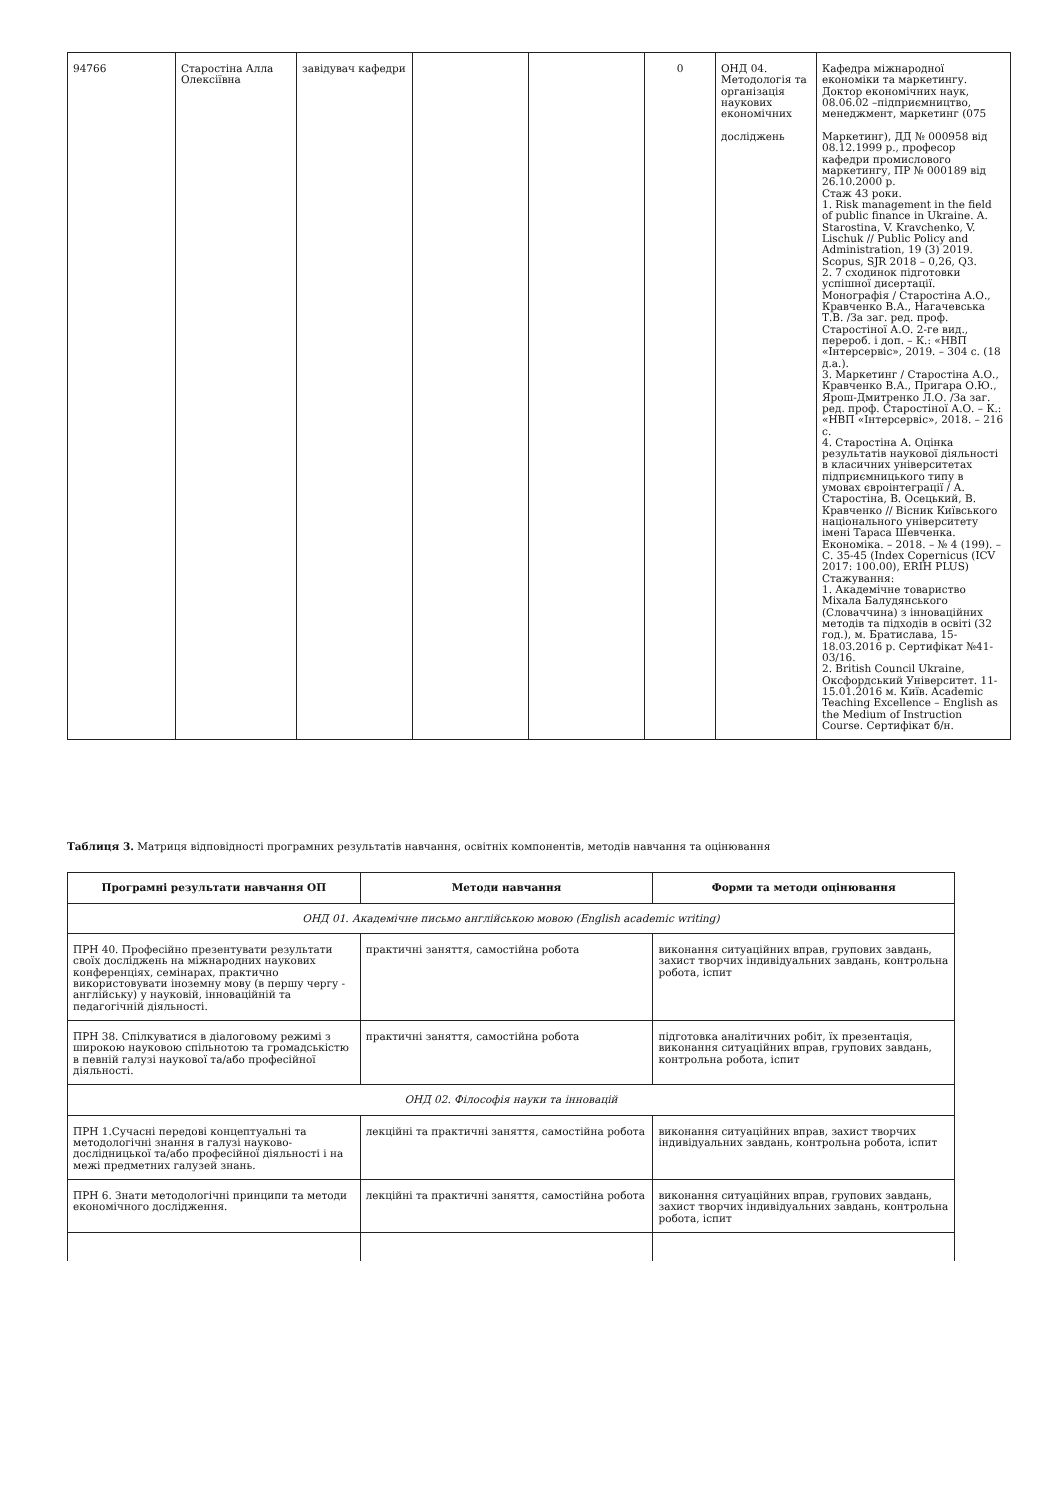| 94766 | Старостіна Алла Олексіївна | завідувач кафедри | | | 0 | ОНД 04. Методологія та організація наукових економічних досліджень | Кафедра міжнародної економіки та маркетингу. Доктор економічних наук, 08.06.02 –підприємництво, менеджмент, маркетинг (075 Маркетинг), ДД № 000958 від 08.12.1999 р., професор кафедри промислового маркетингу, ПР № 000189 від 26.10.2000 р. Стаж 43 роки. 1. Risk management in the field of public finance in Ukraine. A. Starostina, V. Kravchenko, V. Lischuk // Public Policy and Administration, 19 (3) 2019. Scopus, SJR 2018 – 0,26, Q3. 2. 7 сходинок підготовки успішної дисертації. Монографія / Старостіна А.О., Кравченко В.А., Нагачевська Т.В. /За заг. ред. проф. Старостіної А.О. 2-ге вид., перероб. і доп. – К.: «НВП «Інтерсервіс», 2019. – 304 с. (18 д.а.). 3. Маркетинг / Старостіна А.О., Кравченко В.А., Пригара О.Ю., Ярош-Дмитренко Л.О. /За заг. ред. проф. Старостіної А.О. – К.: «НВП «Інтерсервіс», 2018. – 216 с. 4. Старостіна А. Оцінка результатів наукової діяльності в класичних університетах підприємницького типу в умовах євроінтеграції / А. Старостіна, В. Осецький, В. Кравченко // Вісник Київського національного університету імені Тараса Шевченка. Економіка. – 2018. – № 4 (199). – С. 35-45 (Index Copernicus (ICV 2017: 100.00), ERIH PLUS) Стажування: 1. Академічне товариство Міхала Балудянського (Словаччина) з інноваційних методів та підходів в освіті (32 год.), м. Братислава, 15-18.03.2016 р. Сертифікат №41-03/16. 2. British Council Ukraine, Оксфордський Університет. 11-15.01.2016 м. Київ. Academic Teaching Excellence – English as the Medium of Instruction Course. Сертифікат б/н. |
Таблиця 3. Матриця відповідності програмних результатів навчання, освітніх компонентів, методів навчання та оцінювання
| Програмні результати навчання ОП | Методи навчання | Форми та методи оцінювання |
| --- | --- | --- |
| ОНД 01. Академічне письмо англійською мовою (English academic writing) | | |
| ПРН 40. Професійно презентувати результати своїх досліджень на міжнародних наукових конференціях, семінарах, практично використовувати іноземну мову (в першу чергу - англійську) у науковій, інноваційній та педагогічній діяльності. | практичні заняття, самостійна робота | виконання ситуаційних вправ, групових завдань, захист творчих індивідуальних завдань, контрольна робота, іспит |
| ПРН 38. Спілкуватися в діалоговому режимі з широкою науковою спільнотою та громадськістю в певній галузі наукової та/або професійної діяльності. | практичні заняття, самостійна робота | підготовка аналітичних робіт, їх презентація, виконання ситуаційних вправ, групових завдань, контрольна робота, іспит |
| ОНД 02. Філософія науки та інновацій | | |
| ПРН 1.Сучасні передові концептуальні та методологічні знання в галузі науково-дослідницької та/або професійної діяльності і на межі предметних галузей знань. | лекційні та практичні заняття, самостійна робота | виконання ситуаційних вправ, захист творчих індивідуальних завдань, контрольна робота, іспит |
| ПРН 6. Знати методологічні принципи та методи економічного дослідження. | лекційні та практичні заняття, самостійна робота | виконання ситуаційних вправ, групових завдань, захист творчих індивідуальних завдань, контрольна робота, іспит |